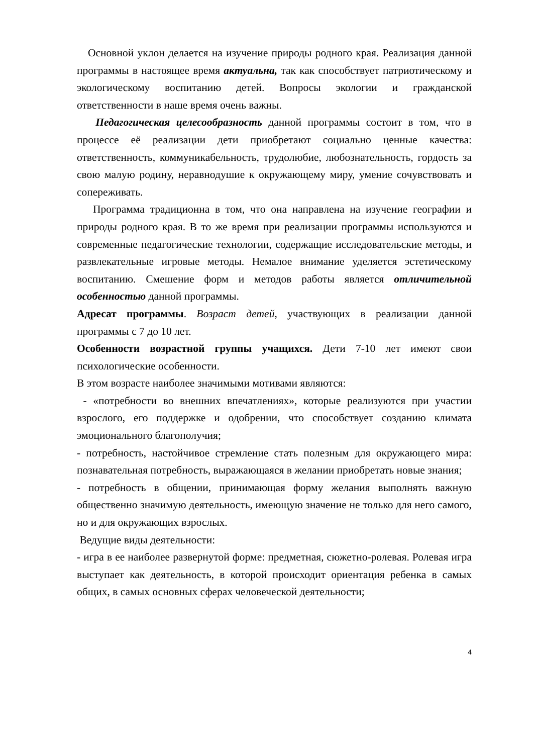Основной уклон делается на изучение природы родного края. Реализация данной программы в настоящее время актуальна, так как способствует патриотическому и экологическому воспитанию детей. Вопросы экологии и гражданской ответственности в наше время очень важны.
Педагогическая целесообразность данной программы состоит в том, что в процессе её реализации дети приобретают социально ценные качества: ответственность, коммуникабельность, трудолюбие, любознательность, гордость за свою малую родину, неравнодушие к окружающему миру, умение сочувствовать и сопереживать.
Программа традиционна в том, что она направлена на изучение географии и природы родного края. В то же время при реализации программы используются и современные педагогические технологии, содержащие исследовательские методы, и развлекательные игровые методы. Немалое внимание уделяется эстетическому воспитанию. Смешение форм и методов работы является отличительной особенностью данной программы.
Адресат программы. Возраст детей, участвующих в реализации данной программы с 7 до 10 лет.
Особенности возрастной группы учащихся. Дети 7-10 лет имеют свои психологические особенности.
В этом возрасте наиболее значимыми мотивами являются:
- «потребности во внешних впечатлениях», которые реализуются при участии взрослого, его поддержке и одобрении, что способствует созданию климата эмоционального благополучия;
- потребность, настойчивое стремление стать полезным для окружающего мира: познавательная потребность, выражающаяся в желании приобретать новые знания;
- потребность в общении, принимающая форму желания выполнять важную общественно значимую деятельность, имеющую значение не только для него самого, но и для окружающих взрослых.
Ведущие виды деятельности:
- игра в ее наиболее развернутой форме: предметная, сюжетно-ролевая. Ролевая игра выступает как деятельность, в которой происходит ориентация ребенка в самых общих, в самых основных сферах человеческой деятельности;
4